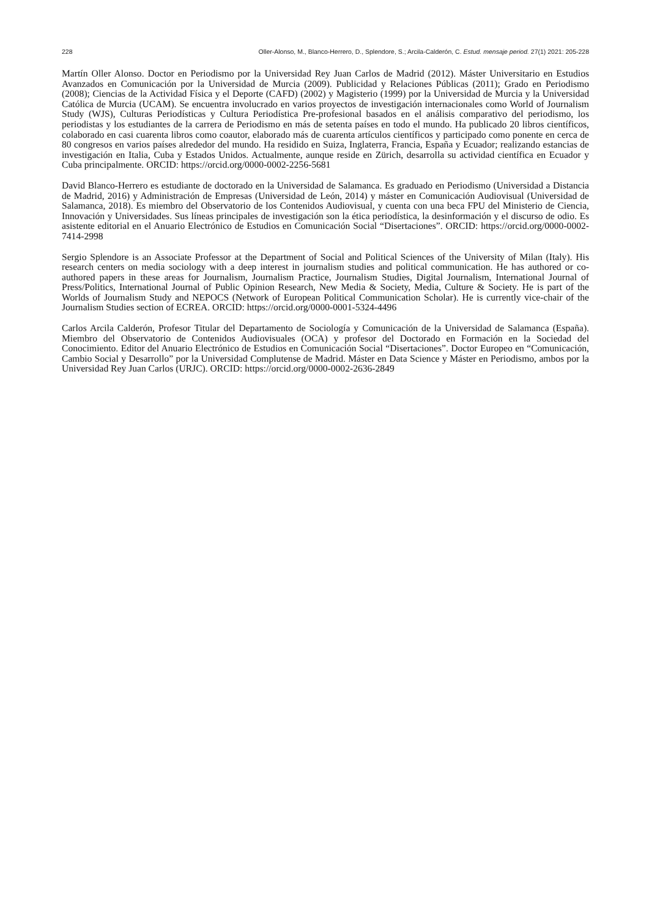228 Oller-Alonso, M., Blanco-Herrero, D., Splendore, S.; Arcila-Calderón, C. Estud. mensaje period. 27(1) 2021: 205-228
Martín Oller Alonso. Doctor en Periodismo por la Universidad Rey Juan Carlos de Madrid (2012). Máster Universitario en Estudios Avanzados en Comunicación por la Universidad de Murcia (2009). Publicidad y Relaciones Públicas (2011); Grado en Periodismo (2008); Ciencias de la Actividad Física y el Deporte (CAFD) (2002) y Magisterio (1999) por la Universidad de Murcia y la Universidad Católica de Murcia (UCAM). Se encuentra involucrado en varios proyectos de investigación internacionales como World of Journalism Study (WJS), Culturas Periodísticas y Cultura Periodística Pre-profesional basados en el análisis comparativo del periodismo, los periodistas y los estudiantes de la carrera de Periodismo en más de setenta países en todo el mundo. Ha publicado 20 libros científicos, colaborado en casi cuarenta libros como coautor, elaborado más de cuarenta artículos científicos y participado como ponente en cerca de 80 congresos en varios países alrededor del mundo. Ha residido en Suiza, Inglaterra, Francia, España y Ecuador; realizando estancias de investigación en Italia, Cuba y Estados Unidos. Actualmente, aunque reside en Zürich, desarrolla su actividad científica en Ecuador y Cuba principalmente. ORCID: https://orcid.org/0000-0002-2256-5681
David Blanco-Herrero es estudiante de doctorado en la Universidad de Salamanca. Es graduado en Periodismo (Universidad a Distancia de Madrid, 2016) y Administración de Empresas (Universidad de León, 2014) y máster en Comunicación Audiovisual (Universidad de Salamanca, 2018). Es miembro del Observatorio de los Contenidos Audiovisual, y cuenta con una beca FPU del Ministerio de Ciencia, Innovación y Universidades. Sus líneas principales de investigación son la ética periodística, la desinformación y el discurso de odio. Es asistente editorial en el Anuario Electrónico de Estudios en Comunicación Social “Disertaciones”. ORCID: https://orcid.org/0000-0002-7414-2998
Sergio Splendore is an Associate Professor at the Department of Social and Political Sciences of the University of Milan (Italy). His research centers on media sociology with a deep interest in journalism studies and political communication. He has authored or co-authored papers in these areas for Journalism, Journalism Practice, Journalism Studies, Digital Journalism, International Journal of Press/Politics, International Journal of Public Opinion Research, New Media & Society, Media, Culture & Society. He is part of the Worlds of Journalism Study and NEPOCS (Network of European Political Communication Scholar). He is currently vice-chair of the Journalism Studies section of ECREA. ORCID: https://orcid.org/0000-0001-5324-4496
Carlos Arcila Calderón, Profesor Titular del Departamento de Sociología y Comunicación de la Universidad de Salamanca (España). Miembro del Observatorio de Contenidos Audiovisuales (OCA) y profesor del Doctorado en Formación en la Sociedad del Conocimiento. Editor del Anuario Electrónico de Estudios en Comunicación Social “Disertaciones”. Doctor Europeo en “Comunicación, Cambio Social y Desarrollo” por la Universidad Complutense de Madrid. Máster en Data Science y Máster en Periodismo, ambos por la Universidad Rey Juan Carlos (URJC). ORCID: https://orcid.org/0000-0002-2636-2849